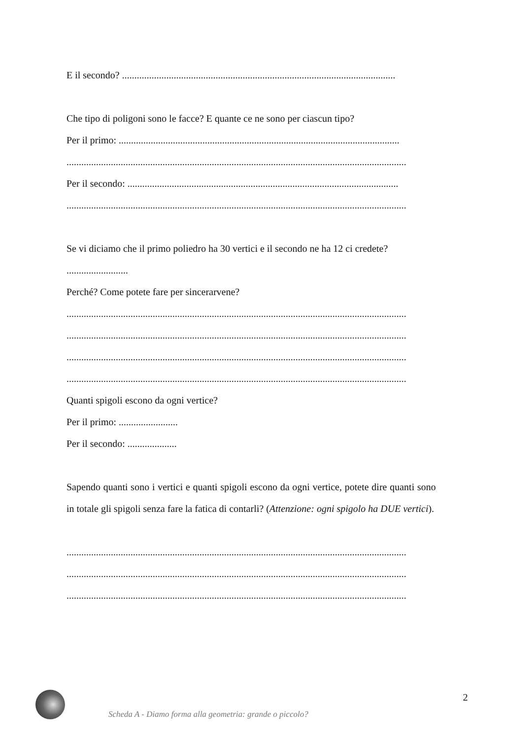E il secondo? ...............................................................................................................
Che tipo di poligoni sono le facce? E quante ce ne sono per ciascun tipo?
Per il primo: ..................................................................................................................
..........................................................................................................................................
Per il secondo: ..............................................................................................................
..........................................................................................................................................
Se vi diciamo che il primo poliedro ha 30 vertici e il secondo ne ha 12 ci credete?
.........................
Perché? Come potete fare per sincerarvene?
..........................................................................................................................................
..........................................................................................................................................
..........................................................................................................................................
..........................................................................................................................................
Quanti spigoli escono da ogni vertice?
Per il primo: ........................
Per il secondo: ....................
Sapendo quanti sono i vertici e quanti spigoli escono da ogni vertice, potete dire quanti sono in totale gli spigoli senza fare la fatica di contarli? (Attenzione: ogni spigolo ha DUE vertici).
..........................................................................................................................................
..........................................................................................................................................
..........................................................................................................................................
Scheda A - Diamo forma alla geometria: grande o piccolo?
2